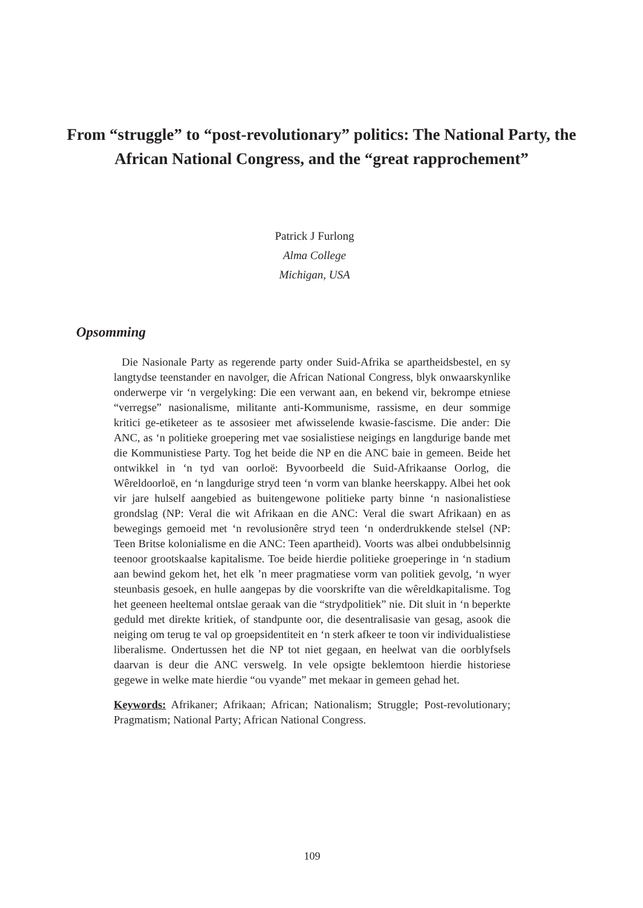From “struggle” to “post-revolutionary” politics: The National Party, the African National Congress, and the “great rapprochement”
Patrick J Furlong
Alma College
Michigan, USA
Opsomming
Die Nasionale Party as regerende party onder Suid-Afrika se apartheidsbestel, en sy langtydse teenstander en navolger, die African National Congress, blyk onwaarskynlike onderwerpe vir ‘n vergelyking: Die een verwant aan, en bekend vir, bekrompe etniese “verregse” nasionalisme, militante anti-Kommunisme, rassisme, en deur sommige kritici ge-etiketeer as te assosieer met afwisselende kwasie-fascisme. Die ander: Die ANC, as ‘n politieke groepering met vae sosialistiese neigings en langdurige bande met die Kommunistiese Party. Tog het beide die NP en die ANC baie in gemeen. Beide het ontwikkel in ‘n tyd van oorloë: Byvoorbeeld die Suid-Afrikaanse Oorlog, die Wêreldoorloë, en ‘n langdurige stryd teen ‘n vorm van blanke heerskappy. Albei het ook vir jare hulself aangebied as buitengewone politieke party binne ‘n nasionalistiese grondslag (NP: Veral die wit Afrikaan en die ANC: Veral die swart Afrikaan) en as bewegings gemoeid met ‘n revolusionêre stryd teen ‘n onderdrukkende stelsel (NP: Teen Britse kolonialisme en die ANC: Teen apartheid). Voorts was albei ondubbelsinnig teenoor grootskaalse kapitalisme. Toe beide hierdie politieke groeperinge in ‘n stadium aan bewind gekom het, het elk ’n meer pragmatiese vorm van politiek gevolg, ‘n wyer steunbasis gesoek, en hulle aangepas by die voorskrifte van die wêreldkapitalisme. Tog het geeneen heeltemal ontslae geraak van die “strydpolitiek” nie. Dit sluit in ‘n beperkte geduld met direkte kritiek, of standpunte oor, die desentralisasie van gesag, asook die neiging om terug te val op groepsidentiteit en ‘n sterk afkeer te toon vir individualistiese liberalisme. Ondertussen het die NP tot niet gegaan, en heelwat van die oorblyfsels daarvan is deur die ANC verswelg. In vele opsigte beklemtoon hierdie historiese gegewe in welke mate hierdie “ou vyande” met mekaar in gemeen gehad het.
Keywords: Afrikaner; Afrikaan; African; Nationalism; Struggle; Post-revolutionary; Pragmatism; National Party; African National Congress.
109